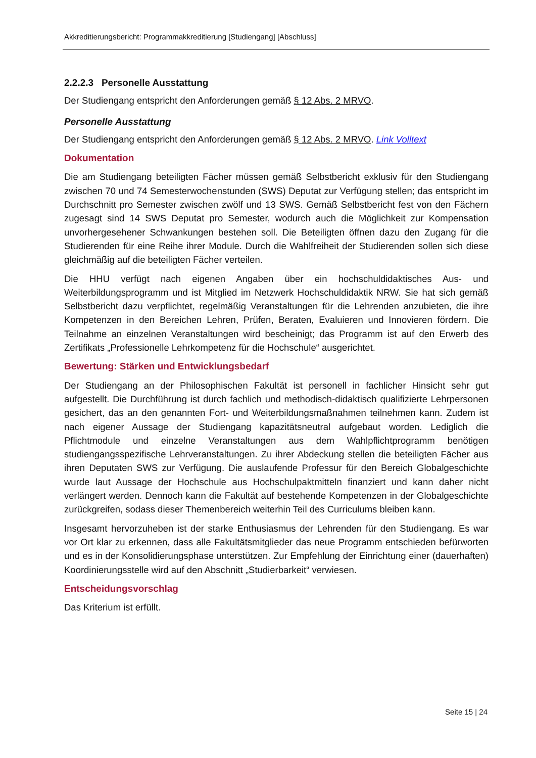Akkreditierungsbericht: Programmakkreditierung [Studiengang] [Abschluss]
2.2.2.3 Personelle Ausstattung
Der Studiengang entspricht den Anforderungen gemäß § 12 Abs. 2 MRVO.
Personelle Ausstattung
Der Studiengang entspricht den Anforderungen gemäß § 12 Abs. 2 MRVO. Link Volltext
Dokumentation
Die am Studiengang beteiligten Fächer müssen gemäß Selbstbericht exklusiv für den Studiengang zwischen 70 und 74 Semesterwochenstunden (SWS) Deputat zur Verfügung stellen; das entspricht im Durchschnitt pro Semester zwischen zwölf und 13 SWS. Gemäß Selbstbericht fest von den Fächern zugesagt sind 14 SWS Deputat pro Semester, wodurch auch die Möglichkeit zur Kompensation unvorhergesehener Schwankungen bestehen soll. Die Beteiligten öffnen dazu den Zugang für die Studierenden für eine Reihe ihrer Module. Durch die Wahlfreiheit der Studierenden sollen sich diese gleichmäßig auf die beteiligten Fächer verteilen.
Die HHU verfügt nach eigenen Angaben über ein hochschuldidaktisches Aus- und Weiterbildungsprogramm und ist Mitglied im Netzwerk Hochschuldidaktik NRW. Sie hat sich gemäß Selbstbericht dazu verpflichtet, regelmäßig Veranstaltungen für die Lehrenden anzubieten, die ihre Kompetenzen in den Bereichen Lehren, Prüfen, Beraten, Evaluieren und Innovieren fördern. Die Teilnahme an einzelnen Veranstaltungen wird bescheinigt; das Programm ist auf den Erwerb des Zertifikats „Professionelle Lehrkompetenz für die Hochschule“ ausgerichtet.
Bewertung: Stärken und Entwicklungsbedarf
Der Studiengang an der Philosophischen Fakultät ist personell in fachlicher Hinsicht sehr gut aufgestellt. Die Durchführung ist durch fachlich und methodisch-didaktisch qualifizierte Lehrpersonen gesichert, das an den genannten Fort- und Weiterbildungsmaßnahmen teilnehmen kann. Zudem ist nach eigener Aussage der Studiengang kapazitätsneutral aufgebaut worden. Lediglich die Pflichtmodule und einzelne Veranstaltungen aus dem Wahlpflichtprogramm benötigen studiengangsspezifische Lehrveranstaltungen. Zu ihrer Abdeckung stellen die beteiligten Fächer aus ihren Deputaten SWS zur Verfügung. Die auslaufende Professur für den Bereich Globalgeschichte wurde laut Aussage der Hochschule aus Hochschulpaktmitteln finanziert und kann daher nicht verlängert werden. Dennoch kann die Fakultät auf bestehende Kompetenzen in der Globalgeschichte zurückgreifen, sodass dieser Themenbereich weiterhin Teil des Curriculums bleiben kann.
Insgesamt hervorzuheben ist der starke Enthusiasmus der Lehrenden für den Studiengang. Es war vor Ort klar zu erkennen, dass alle Fakultätsmitglieder das neue Programm entschieden befürworten und es in der Konsolidierungsphase unterstützen. Zur Empfehlung der Einrichtung einer (dauerhaften) Koordinierungsstelle wird auf den Abschnitt „Studierbarkeit“ verwiesen.
Entscheidungsvorschlag
Das Kriterium ist erfüllt.
Seite 15 | 24